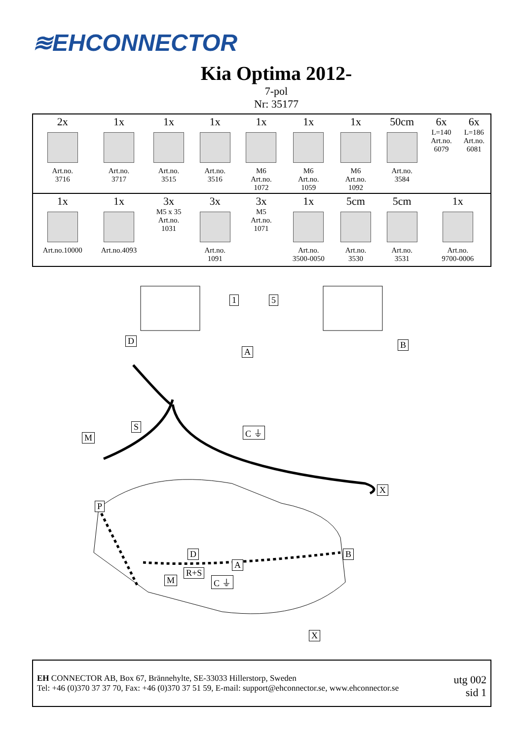≋EHCONNECTOR
Kia Optima 2012-
7-pol
Nr: 35177
| 2x Art.no. 3716 | 1x Art.no. 3717 | 1x Art.no. 3515 | 1x Art.no. 3516 | 1x M6 Art.no. 1072 | 1x M6 Art.no. 1059 | 1x M6 Art.no. 1092 | 50cm Art.no. 3584 | 6x L=140 Art.no. 6079 | 6x L=186 Art.no. 6081 |
| 1x Art.no.10000 | 1x Art.no.4093 | 3x M5 x 35 Art.no. 1031 | 3x Art.no. 1091 | 3x M5 Art.no. 1071 | 1x Art.no. 3500-0050 | 5cm Art.no. 3530 | 5cm Art.no. 3531 | 1x Art.no. 9700-0006 | |
1 5
D
A
B
S
M
C ⏚
X
P
D
A
B
R+S
M C ⏚
X
EH CONNECTOR AB, Box 67, Brännehylte, SE-33033 Hillerstorp, Sweden
Tel: +46 (0)370 37 37 70, Fax: +46 (0)370 37 51 59, E-mail: support@ehconnector.se, www.ehconnector.se
utg 002
sid 1